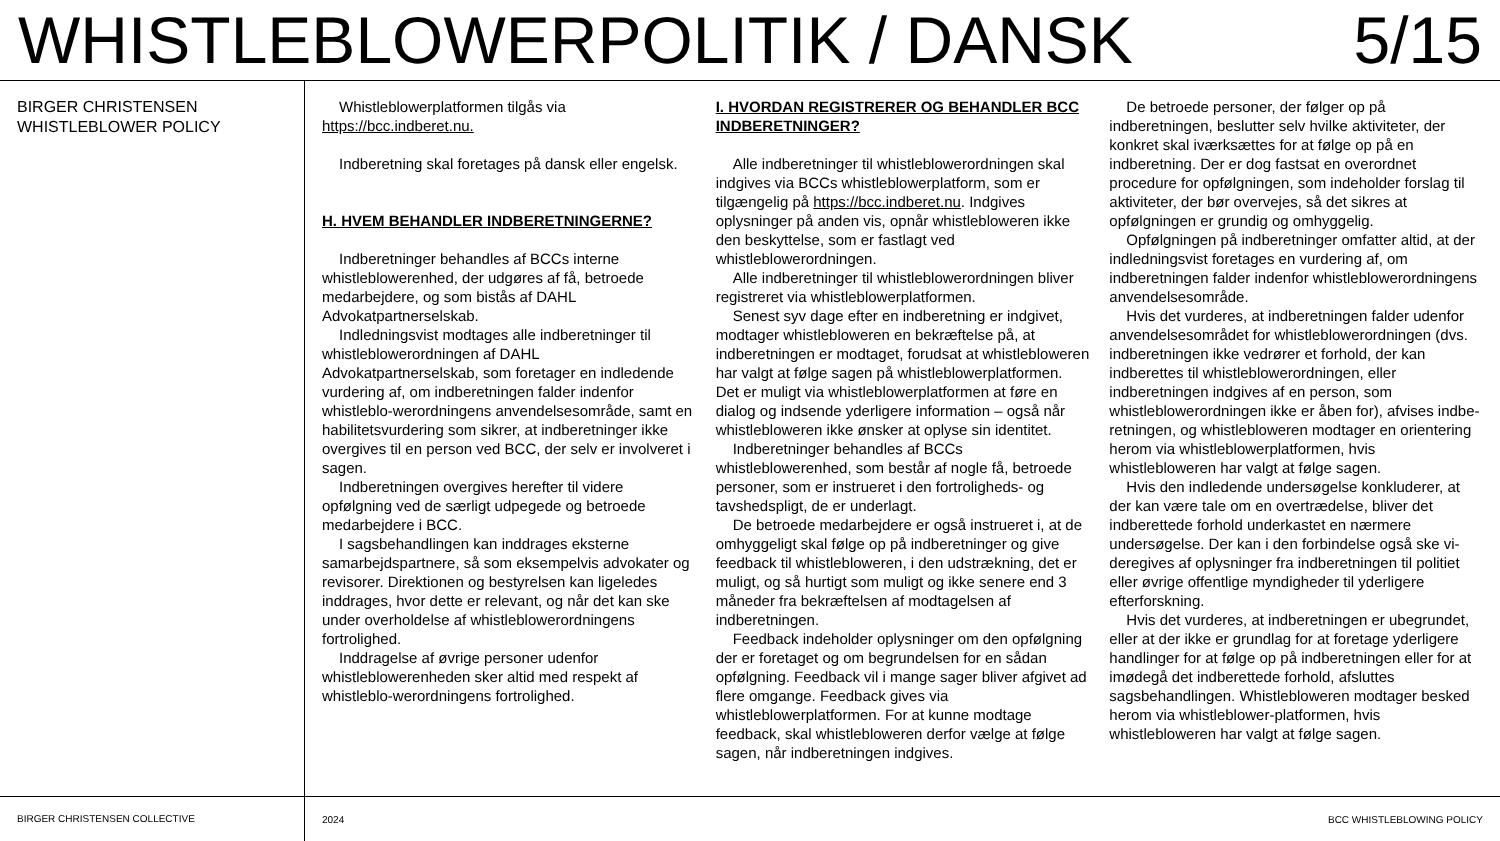WHISTLEBLOWERPOLITIK / DANSK 5/15
BIRGER CHRISTENSEN
WHISTLEBLOWER POLICY
Whistleblowerplatformen tilgås via https://bcc.indberet.nu.
Indberetning skal foretages på dansk eller engelsk.
H. HVEM BEHANDLER INDBERETNINGERNE?
Indberetninger behandles af BCCs interne whistleblowerenhed, der udgøres af få, betroede medarbejdere, og som bistås af DAHL Advokatpartnerselskab.
Indledningsvist modtages alle indberetninger til whistleblowerordningen af DAHL Advokatpartnerselskab, som foretager en indledende vurdering af, om indberetningen falder indenfor whistleblo-werordningens anvendelsesområde, samt en habilitetsvurdering som sikrer, at indberetninger ikke overgives til en person ved BCC, der selv er involveret i sagen.
Indberetningen overgives herefter til videre opfølgning ved de særligt udpegede og betroede medarbejdere i BCC.
I sagsbehandlingen kan inddrages eksterne samarbejdspartnere, så som eksempelvis advokater og revisorer. Direktionen og bestyrelsen kan ligeledes inddrages, hvor dette er relevant, og når det kan ske under overholdelse af whistleblowerordningens fortrolighed.
Inddragelse af øvrige personer udenfor whistleblowerenheden sker altid med respekt af whistleblo-werordningens fortrolighed.
I. HVORDAN REGISTRERER OG BEHANDLER BCC INDBERETNINGER?
Alle indberetninger til whistleblowerordningen skal indgives via BCCs whistleblowerplatform, som er tilgængelig på https://bcc.indberet.nu. Indgives oplysninger på anden vis, opnår whistlebloweren ikke den beskyttelse, som er fastlagt ved whistleblowerordningen.
Alle indberetninger til whistleblowerordningen bliver registreret via whistleblowerplatformen.
Senest syv dage efter en indberetning er indgivet, modtager whistlebloweren en bekræftelse på, at indberetningen er modtaget, forudsat at whistlebloweren har valgt at følge sagen på whistleblowerplatformen. Det er muligt via whistleblowerplatformen at føre en dialog og indsende yderligere information – også når whistlebloweren ikke ønsker at oplyse sin identitet.
Indberetninger behandles af BCCs whistleblowerenhed, som består af nogle få, betroede personer, som er instrueret i den fortroligheds- og tavshedspligt, de er underlagt.
De betroede medarbejdere er også instrueret i, at de omhyggeligt skal følge op på indberetninger og give feedback til whistlebloweren, i den udstrækning, det er muligt, og så hurtigt som muligt og ikke senere end 3 måneder fra bekræftelsen af modtagelsen af indberetningen.
Feedback indeholder oplysninger om den opfølgning der er foretaget og om begrundelsen for en sådan opfølgning. Feedback vil i mange sager bliver afgivet ad flere omgange. Feedback gives via whistleblowerplatformen. For at kunne modtage feedback, skal whistlebloweren derfor vælge at følge sagen, når indberetningen indgives.
De betroede personer, der følger op på indberetningen, beslutter selv hvilke aktiviteter, der konkret skal iværksættes for at følge op på en indberetning. Der er dog fastsat en overordnet procedure for opfølgningen, som indeholder forslag til aktiviteter, der bør overvejes, så det sikres at opfølgningen er grundig og omhyggelig.
Opfølgningen på indberetninger omfatter altid, at der indledningsvist foretages en vurdering af, om indberetningen falder indenfor whistleblowerordningens anvendelsesområde.
Hvis det vurderes, at indberetningen falder udenfor anvendelsesområdet for whistleblowerordningen (dvs. indberetningen ikke vedrører et forhold, der kan indberettes til whistleblowerordningen, eller indberetningen indgives af en person, som whistleblowerordningen ikke er åben for), afvises indbe-retningen, og whistlebloweren modtager en orientering herom via whistleblowerplatformen, hvis whistlebloweren har valgt at følge sagen.
Hvis den indledende undersøgelse konkluderer, at der kan være tale om en overtrædelse, bliver det indberettede forhold underkastet en nærmere undersøgelse. Der kan i den forbindelse også ske vi-deregives af oplysninger fra indberetningen til politiet eller øvrige offentlige myndigheder til yderligere efterforskning.
Hvis det vurderes, at indberetningen er ubegrundet, eller at der ikke er grundlag for at foretage yderligere handlinger for at følge op på indberetningen eller for at imødegå det indberettede forhold, afsluttes sagsbehandlingen. Whistlebloweren modtager besked herom via whistleblower-platformen, hvis whistlebloweren har valgt at følge sagen.
BIRGER CHRISTENSEN COLLECTIVE
2024 BCC WHISTLEBLOWING POLICY